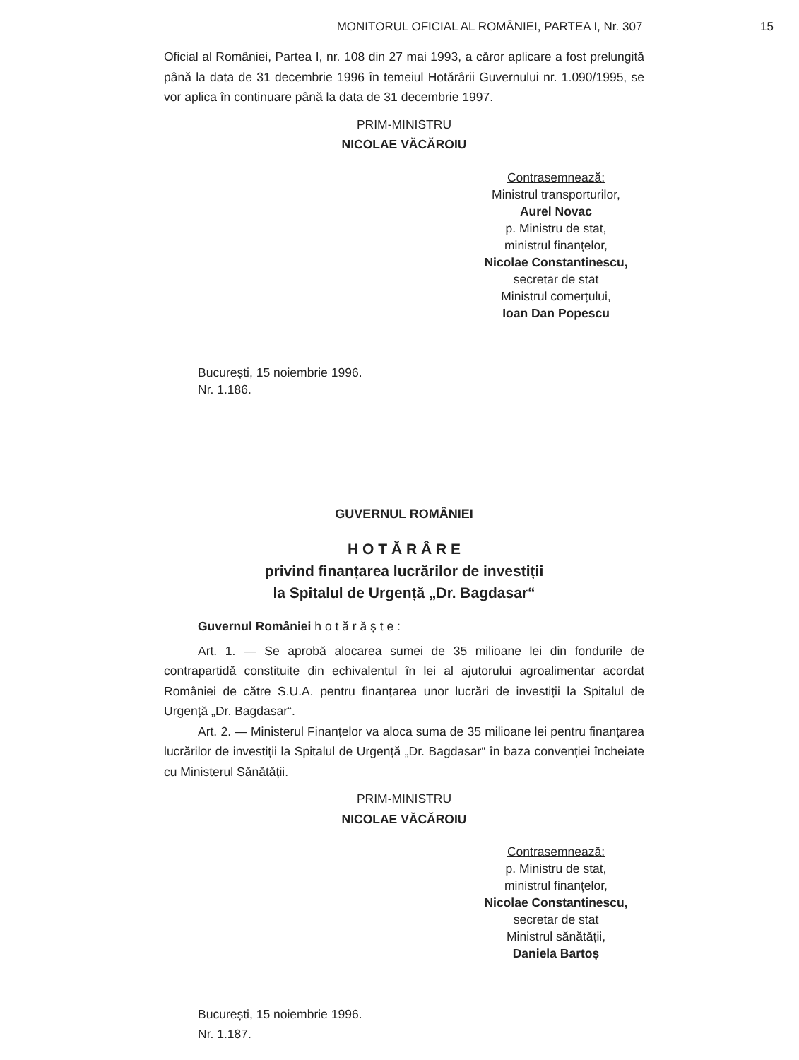MONITORUL OFICIAL AL ROMÂNIEI, PARTEA I, Nr. 307
15
Oficial al României, Partea I, nr. 108 din 27 mai 1993, a căror aplicare a fost prelungită până la data de 31 decembrie 1996 în temeiul Hotărârii Guvernului nr. 1.090/1995, se vor aplica în continuare până la data de 31 decembrie 1997.
PRIM-MINISTRU
NICOLAE VĂCĂROIU
Contrasemnează:
Ministrul transporturilor,
Aurel Novac
p. Ministru de stat,
ministrul finanțelor,
Nicolae Constantinescu,
secretar de stat
Ministrul comerțului,
Ioan Dan Popescu
București, 15 noiembrie 1996.
Nr. 1.186.
GUVERNUL ROMÂNIEI
H O T Ă R Â R E
privind finanțarea lucrărilor de investiții
la Spitalul de Urgență „Dr. Bagdasar“
Guvernul României h o t ă r ă ș t e :
Art. 1. — Se aprobă alocarea sumei de 35 milioane lei din fondurile de contrapartidă constituite din echivalentul în lei al ajutorului agroalimentar acordat României de către S.U.A. pentru finanțarea unor lucrări de investiții la Spitalul de Urgență „Dr. Bagdasar“.
Art. 2. — Ministerul Finanțelor va aloca suma de 35 milioane lei pentru finanțarea lucrărilor de investiții la Spitalul de Urgență „Dr. Bagdasar“ în baza convenției încheiate cu Ministerul Sănătății.
PRIM-MINISTRU
NICOLAE VĂCĂROIU
Contrasemnează:
p. Ministru de stat,
ministrul finanțelor,
Nicolae Constantinescu,
secretar de stat
Ministrul sănătății,
Daniela Bartoș
București, 15 noiembrie 1996.
Nr. 1.187.